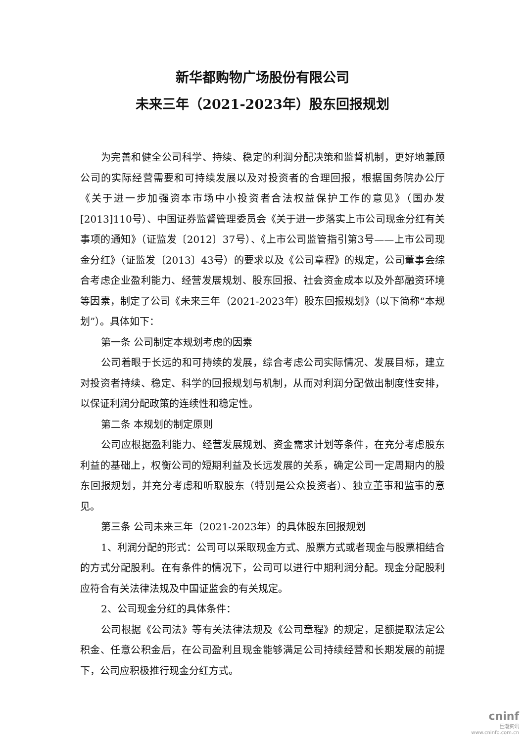新华都购物广场股份有限公司
未来三年（2021-2023年）股东回报规划
为完善和健全公司科学、持续、稳定的利润分配决策和监督机制，更好地兼顾公司的实际经营需要和可持续发展以及对投资者的合理回报，根据国务院办公厅《关于进一步加强资本市场中小投资者合法权益保护工作的意见》（国办发[2013]110号）、中国证券监督管理委员会《关于进一步落实上市公司现金分红有关事项的通知》（证监发〔2012〕37号）、《上市公司监管指引第3号——上市公司现金分红》（证监发〔2013〕43号）的要求以及《公司章程》的规定，公司董事会综合考虑企业盈利能力、经营发展规划、股东回报、社会资金成本以及外部融资环境等因素，制定了公司《未来三年（2021-2023年）股东回报规划》（以下简称“本规划”）。具体如下：
第一条 公司制定本规划考虑的因素
公司着眼于长远的和可持续的发展，综合考虑公司实际情况、发展目标，建立对投资者持续、稳定、科学的回报规划与机制，从而对利润分配做出制度性安排，以保证利润分配政策的连续性和稳定性。
第二条 本规划的制定原则
公司应根据盈利能力、经营发展规划、资金需求计划等条件，在充分考虑股东利益的基础上，权衡公司的短期利益及长远发展的关系，确定公司一定周期内的股东回报规划，并充分考虑和听取股东（特别是公众投资者）、独立董事和监事的意见。
第三条 公司未来三年（2021-2023年）的具体股东回报规划
1、利润分配的形式：公司可以采取现金方式、股票方式或者现金与股票相结合的方式分配股利。在有条件的情况下，公司可以进行中期利润分配。现金分配股利应符合有关法律法规及中国证监会的有关规定。
2、公司现金分红的具体条件：
公司根据《公司法》等有关法律法规及《公司章程》的规定，足额提取法定公积金、任意公积金后，在公司盈利且现金能够满足公司持续经营和长期发展的前提下，公司应积极推行现金分红方式。
cninf
巨潮资讯
www.cninfo.com.cn